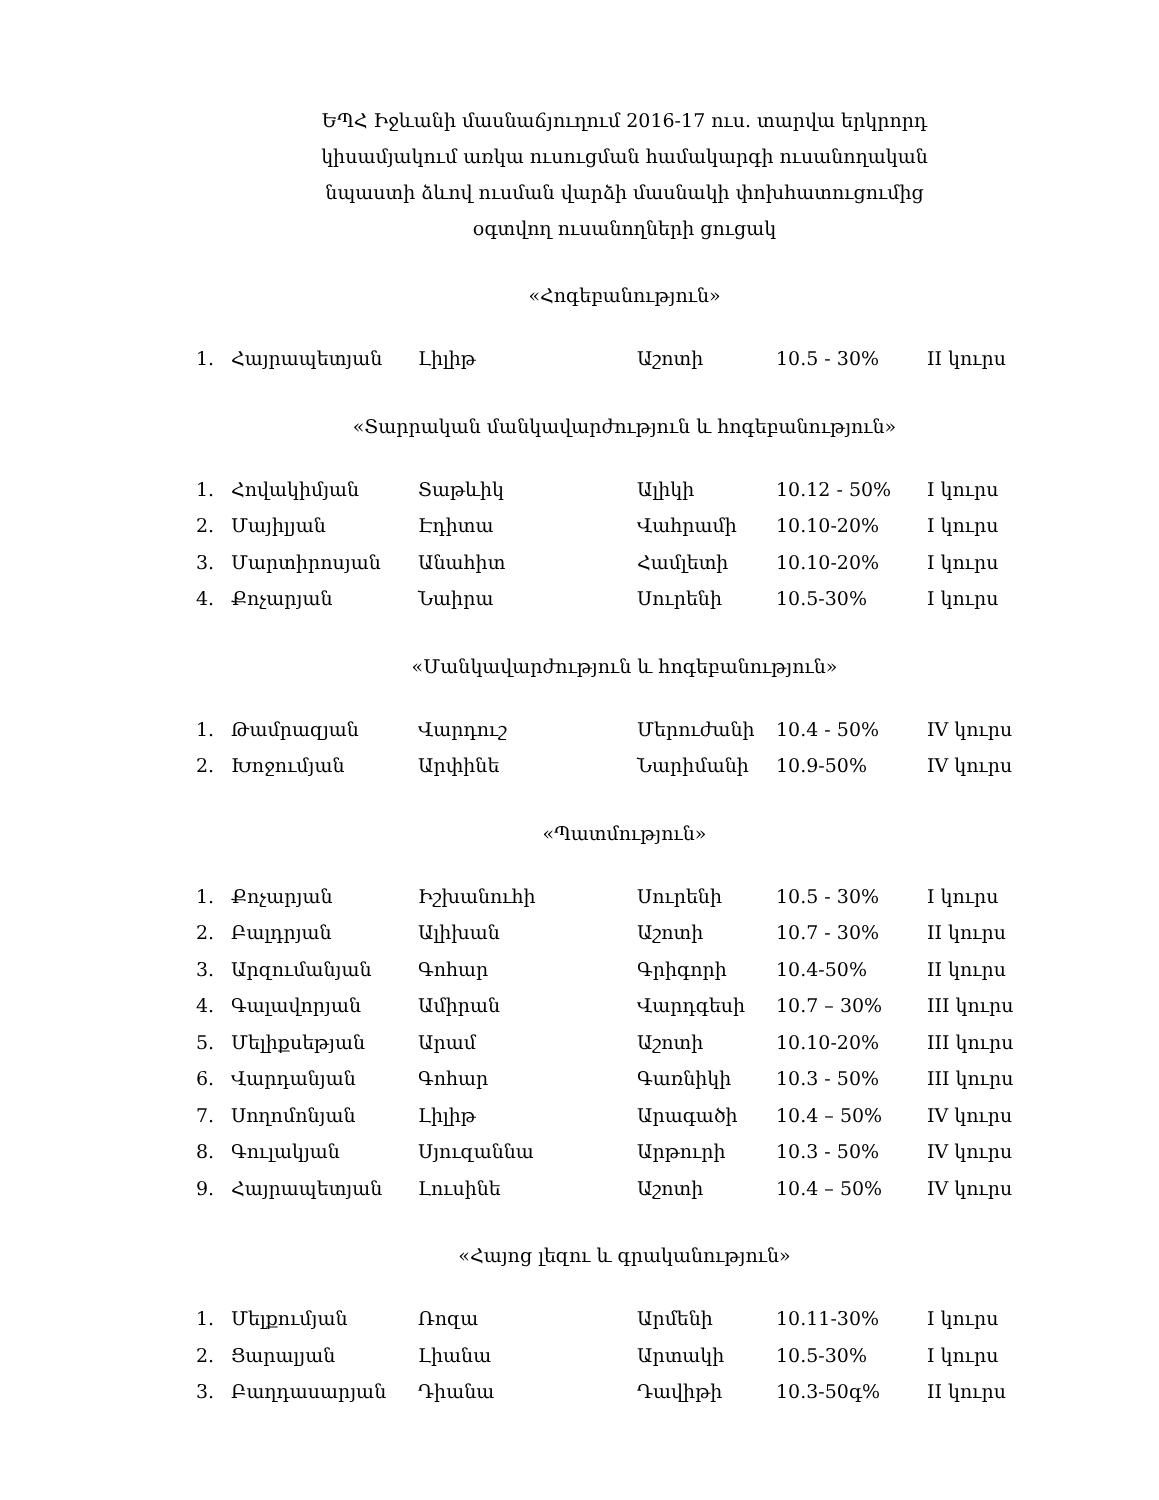ԵՊՀ Իջևանի մասնաճյուղում 2016-17 ուս. տարվա երկրորդ
կիսամյակում առկա ուսուցման համակարգի ուսանողական
նպաստի ձևով ուսման վարձի մասնակի փոխհատուցումից
օգտվող ուսանողների ցուցակ
«Հոգեբանություն»
| 1. | Հայրապետյան | Լիլիթ | Աշոտի | 10.5 - 30% | II կուրս |
«Տարրական մանկավարժություն և հոգեբանություն»
| 1. | Հովակիմյան | Տաթևիկ | Ալիկի | 10.12 - 50% | I կուրս |
| 2. | Մայիլյան | Էդիտա | Վահրամի | 10.10-20% | I կուրս |
| 3. | Մարտիրոսյան | Անահիտ | Համլետի | 10.10-20% | I կուրս |
| 4. | Քոչարյան | Նաիրա | Սուրենի | 10.5-30% | I կուրս |
«Մանկավարժություն և հոգեբանություն»
| 1. | Թամրազյան | Վարդուշ | Մերուժանի | 10.4 - 50% | IV կուրս |
| 2. | Խոջումյան | Արփինե | Նարիմանի | 10.9-50% | IV կուրս |
«Պատմություն»
| 1. | Քոչարյան | Իշխանուհի | Սուրենի | 10.5 - 30% | I կուրս |
| 2. | Բալդրյան | Ալիխան | Աշոտի | 10.7 - 30% | II կուրս |
| 3. | Արզումանյան | Գոհար | Գրիգորի | 10.4-50% | II կուրս |
| 4. | Գալավորյան | Ամիրան | Վարդգեսի | 10.7 – 30% | III կուրս |
| 5. | Մելիքսեթյան | Արամ | Աշոտի | 10.10-20% | III կուրս |
| 6. | Վարդանյան | Գոհար | Գառնիկի | 10.3 - 50% | III կուրս |
| 7. | Սողոմոնյան | Լիլիթ | Արագածի | 10.4 – 50% | IV կուրս |
| 8. | Գուլակյան | Սյուզաննա | Արթուրի | 10.3 - 50% | IV կուրս |
| 9. | Հայրապետյան | Լուսինե | Աշոտի | 10.4 – 50% | IV կուրս |
«Հայոց լեզու և գրականություն»
| 1. | Մելքումյան | Ռոզա | Արմենի | 10.11-30% | I կուրս |
| 2. | Ցարալյան | Լիանա | Արտակի | 10.5-30% | I կուրս |
| 3. | Բաղդասարյան | Դիանա | Դավիթի | 10.3-50գ% | II կուրս |